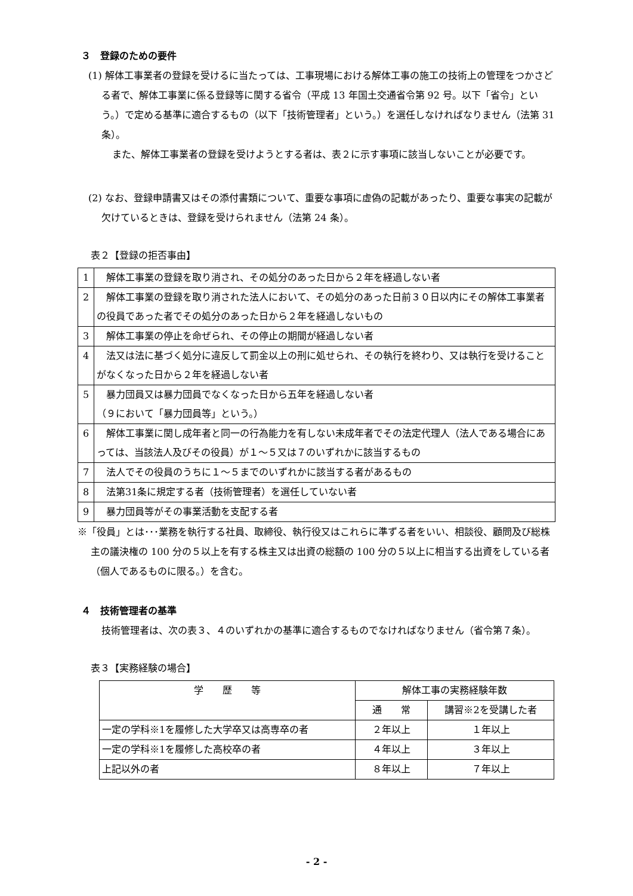３　登録のための要件
(1) 解体工事業者の登録を受けるに当たっては、工事現場における解体工事の施工の技術上の管理をつかさどる者で、解体工事業に係る登録等に関する省令（平成 13 年国土交通省令第 92 号。以下「省令」という。）で定める基準に適合するもの（以下「技術管理者」という。）を選任しなければなりません（法第 31 条）。
また、解体工事業者の登録を受けようとする者は、表２に示す事項に該当しないことが必要です。
(2) なお、登録申請書又はその添付書類について、重要な事項に虚偽の記載があったり、重要な事実の記載が欠けているときは、登録を受けられません（法第 24 条）。
表２【登録の拒否事由】
| 1 | 解体工事業の登録を取り消され、その処分のあった日から２年を経過しない者 |
| 2 | 解体工事業の登録を取り消された法人において、その処分のあった日前３０日以内にその解体工事業者の役員であった者でその処分のあった日から２年を経過しないもの |
| 3 | 解体工事業の停止を命ぜられ、その停止の期間が経過しない者 |
| 4 | 法又は法に基づく処分に違反して罰金以上の刑に処せられ、その執行を終わり、又は執行を受けることがなくなった日から２年を経過しない者 |
| 5 | 暴力団員又は暴力団員でなくなった日から五年を経過しない者 （９において「暴力団員等」という。） |
| 6 | 解体工事業に関し成年者と同一の行為能力を有しない未成年者でその法定代理人（法人である場合にあっては、当該法人及びその役員）が１～５又は７のいずれかに該当するもの |
| 7 | 法人でその役員のうちに１～５までのいずれかに該当する者があるもの |
| 8 | 法第31条に規定する者（技術管理者）を選任していない者 |
| 9 | 暴力団員等がその事業活動を支配する者 |
※「役員」とは･･･業務を執行する社員、取締役、執行役又はこれらに準ずる者をいい、相談役、顧問及び総株主の議決権の 100 分の５以上を有する株主又は出資の総額の 100 分の５以上に相当する出資をしている者（個人であるものに限る。）を含む。
４　技術管理者の基準
技術管理者は、次の表３、４のいずれかの基準に適合するものでなければなりません（省令第７条）。
表３【実務経験の場合】
| 学 歴 等 | 解体工事の実務経験年数 | |
| --- | --- | --- |
| | 通 常 | 講習※2を受講した者 |
| 一定の学科※1を履修した大学卒又は高専卒の者 | ２年以上 | １年以上 |
| 一定の学科※1を履修した高校卒の者 | ４年以上 | ３年以上 |
| 上記以外の者 | ８年以上 | ７年以上 |
- 2 -